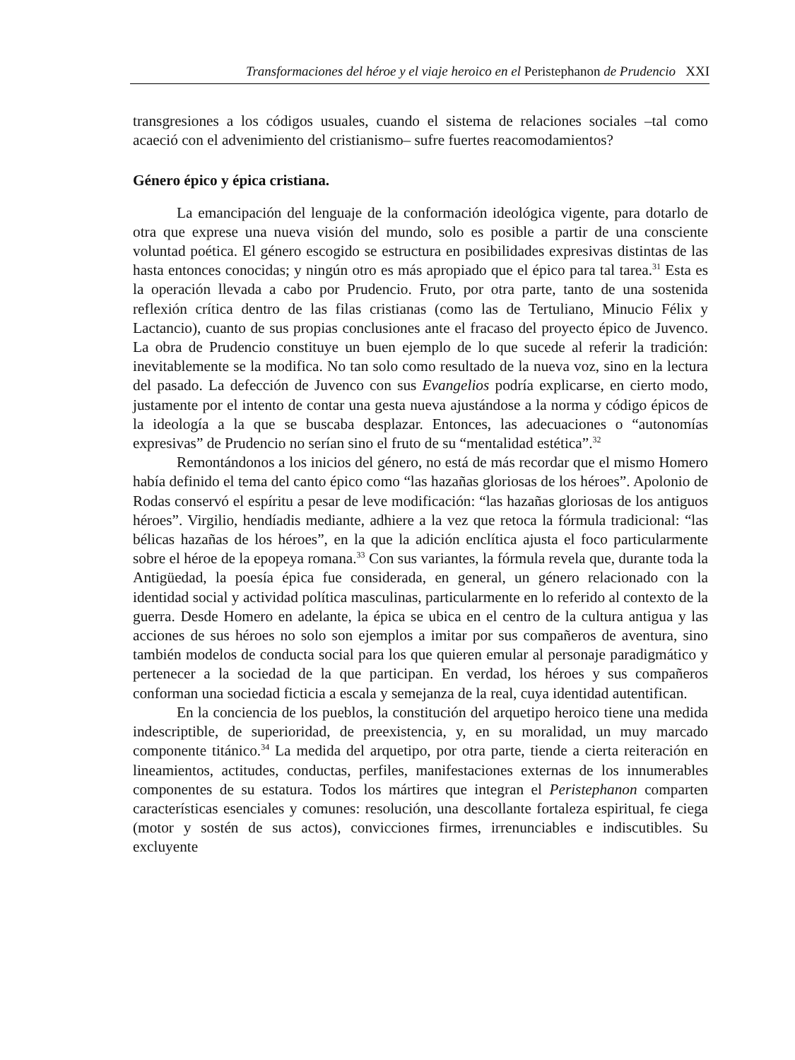Transformaciones del héroe y el viaje heroico en el Peristephanon de Prudencio XXI
transgresiones a los códigos usuales, cuando el sistema de relaciones sociales –tal como acaeció con el advenimiento del cristianismo– sufre fuertes reacomodamientos?
Género épico y épica cristiana.
La emancipación del lenguaje de la conformación ideológica vigente, para dotarlo de otra que exprese una nueva visión del mundo, solo es posible a partir de una consciente voluntad poética. El género escogido se estructura en posibilidades expresivas distintas de las hasta entonces conocidas; y ningún otro es más apropiado que el épico para tal tarea.<sup>31</sup> Esta es la operación llevada a cabo por Prudencio. Fruto, por otra parte, tanto de una sostenida reflexión crítica dentro de las filas cristianas (como las de Tertuliano, Minucio Félix y Lactancio), cuanto de sus propias conclusiones ante el fracaso del proyecto épico de Juvenco. La obra de Prudencio constituye un buen ejemplo de lo que sucede al referir la tradición: inevitablemente se la modifica. No tan solo como resultado de la nueva voz, sino en la lectura del pasado. La defección de Juvenco con sus Evangelios podría explicarse, en cierto modo, justamente por el intento de contar una gesta nueva ajustándose a la norma y código épicos de la ideología a la que se buscaba desplazar. Entonces, las adecuaciones o “autonomías expresivas” de Prudencio no serían sino el fruto de su “mentalidad estética”.<sup>32</sup>
Remontándonos a los inicios del género, no está de más recordar que el mismo Homero había definido el tema del canto épico como “las hazañas gloriosas de los héroes”. Apolonio de Rodas conservó el espíritu a pesar de leve modificación: “las hazañas gloriosas de los antiguos héroes”. Virgilio, hendíadis mediante, adhiere a la vez que retoca la fórmula tradicional: “las bélicas hazañas de los héroes”, en la que la adición enclítica ajusta el foco particularmente sobre el héroe de la epopeya romana.<sup>33</sup> Con sus variantes, la fórmula revela que, durante toda la Antigüedad, la poesía épica fue considerada, en general, un género relacionado con la identidad social y actividad política masculinas, particularmente en lo referido al contexto de la guerra. Desde Homero en adelante, la épica se ubica en el centro de la cultura antigua y las acciones de sus héroes no solo son ejemplos a imitar por sus compañeros de aventura, sino también modelos de conducta social para los que quieren emular al personaje paradigmático y pertenecer a la sociedad de la que participan. En verdad, los héroes y sus compañeros conforman una sociedad ficticia a escala y semejanza de la real, cuya identidad autentifican.
En la conciencia de los pueblos, la constitución del arquetipo heroico tiene una medida indescriptible, de superioridad, de preexistencia, y, en su moralidad, un muy marcado componente titánico.<sup>34</sup> La medida del arquetipo, por otra parte, tiende a cierta reiteración en lineamientos, actitudes, conductas, perfiles, manifestaciones externas de los innumerables componentes de su estatura. Todos los mártires que integran el Peristephanon comparten características esenciales y comunes: resolución, una descollante fortaleza espiritual, fe ciega (motor y sostén de sus actos), convicciones firmes, irrenunciables e indiscutibles. Su excluyente